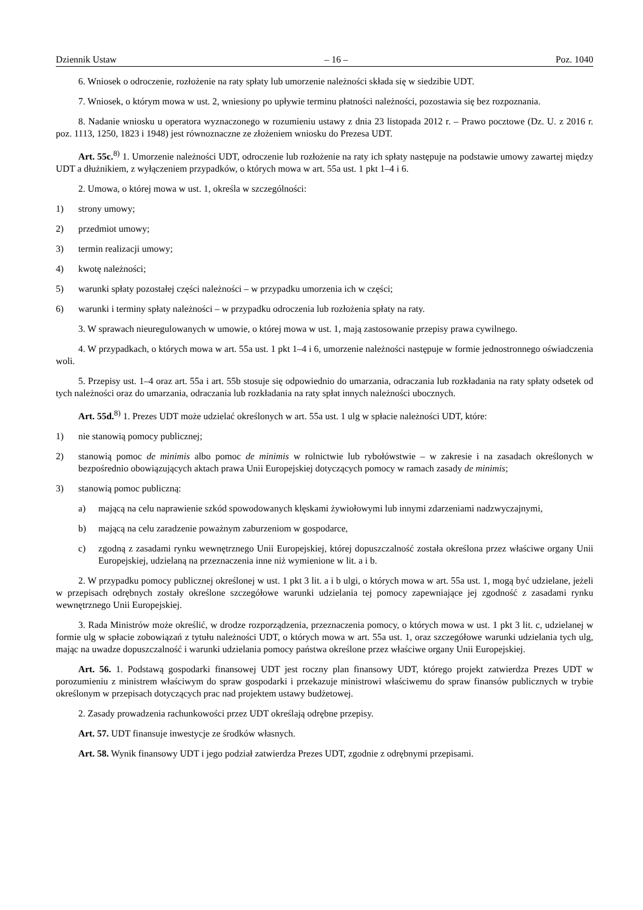Dziennik Ustaw – 16 – Poz. 1040
6. Wniosek o odroczenie, rozłożenie na raty spłaty lub umorzenie należności składa się w siedzibie UDT.
7. Wniosek, o którym mowa w ust. 2, wniesiony po upływie terminu płatności należności, pozostawia się bez rozpoznania.
8. Nadanie wniosku u operatora wyznaczonego w rozumieniu ustawy z dnia 23 listopada 2012 r. – Prawo pocztowe (Dz. U. z 2016 r. poz. 1113, 1250, 1823 i 1948) jest równoznaczne ze złożeniem wniosku do Prezesa UDT.
Art. 55c.<sup>8)</sup> 1. Umorzenie należności UDT, odroczenie lub rozłożenie na raty ich spłaty następuje na podstawie umowy zawartej między UDT a dłużnikiem, z wyłączeniem przypadków, o których mowa w art. 55a ust. 1 pkt 1–4 i 6.
2. Umowa, o której mowa w ust. 1, określa w szczególności:
1) strony umowy;
2) przedmiot umowy;
3) termin realizacji umowy;
4) kwotę należności;
5) warunki spłaty pozostałej części należności – w przypadku umorzenia ich w części;
6) warunki i terminy spłaty należności – w przypadku odroczenia lub rozłożenia spłaty na raty.
3. W sprawach nieuregulowanych w umowie, o której mowa w ust. 1, mają zastosowanie przepisy prawa cywilnego.
4. W przypadkach, o których mowa w art. 55a ust. 1 pkt 1–4 i 6, umorzenie należności następuje w formie jednostronnego oświadczenia woli.
5. Przepisy ust. 1–4 oraz art. 55a i art. 55b stosuje się odpowiednio do umarzania, odraczania lub rozkładania na raty spłaty odsetek od tych należności oraz do umarzania, odraczania lub rozkładania na raty spłat innych należności ubocznych.
Art. 55d.<sup>8)</sup> 1. Prezes UDT może udzielać określonych w art. 55a ust. 1 ulg w spłacie należności UDT, które:
1) nie stanowią pomocy publicznej;
2) stanowią pomoc de minimis albo pomoc de minimis w rolnictwie lub rybołówstwie – w zakresie i na zasadach określonych w bezpośrednio obowiązujących aktach prawa Unii Europejskiej dotyczących pomocy w ramach zasady de minimis;
3) stanowią pomoc publiczną:
a) mającą na celu naprawienie szkód spowodowanych klęskami żywiołowymi lub innymi zdarzeniami nadzwyczajnymi,
b) mającą na celu zaradzenie poważnym zaburzeniom w gospodarce,
c) zgodną z zasadami rynku wewnętrznego Unii Europejskiej, której dopuszczalność została określona przez właściwe organy Unii Europejskiej, udzielaną na przeznaczenia inne niż wymienione w lit. a i b.
2. W przypadku pomocy publicznej określonej w ust. 1 pkt 3 lit. a i b ulgi, o których mowa w art. 55a ust. 1, mogą być udzielane, jeżeli w przepisach odrębnych zostały określone szczegółowe warunki udzielania tej pomocy zapewniające jej zgodność z zasadami rynku wewnętrznego Unii Europejskiej.
3. Rada Ministrów może określić, w drodze rozporządzenia, przeznaczenia pomocy, o których mowa w ust. 1 pkt 3 lit. c, udzielanej w formie ulg w spłacie zobowiązań z tytułu należności UDT, o których mowa w art. 55a ust. 1, oraz szczegółowe warunki udzielania tych ulg, mając na uwadze dopuszczalność i warunki udzielania pomocy państwa określone przez właściwe organy Unii Europejskiej.
Art. 56. 1. Podstawą gospodarki finansowej UDT jest roczny plan finansowy UDT, którego projekt zatwierdza Prezes UDT w porozumieniu z ministrem właściwym do spraw gospodarki i przekazuje ministrowi właściwemu do spraw finansów publicznych w trybie określonym w przepisach dotyczących prac nad projektem ustawy budżetowej.
2. Zasady prowadzenia rachunkowości przez UDT określają odrębne przepisy.
Art. 57. UDT finansuje inwestycje ze środków własnych.
Art. 58. Wynik finansowy UDT i jego podział zatwierdza Prezes UDT, zgodnie z odrębnymi przepisami.